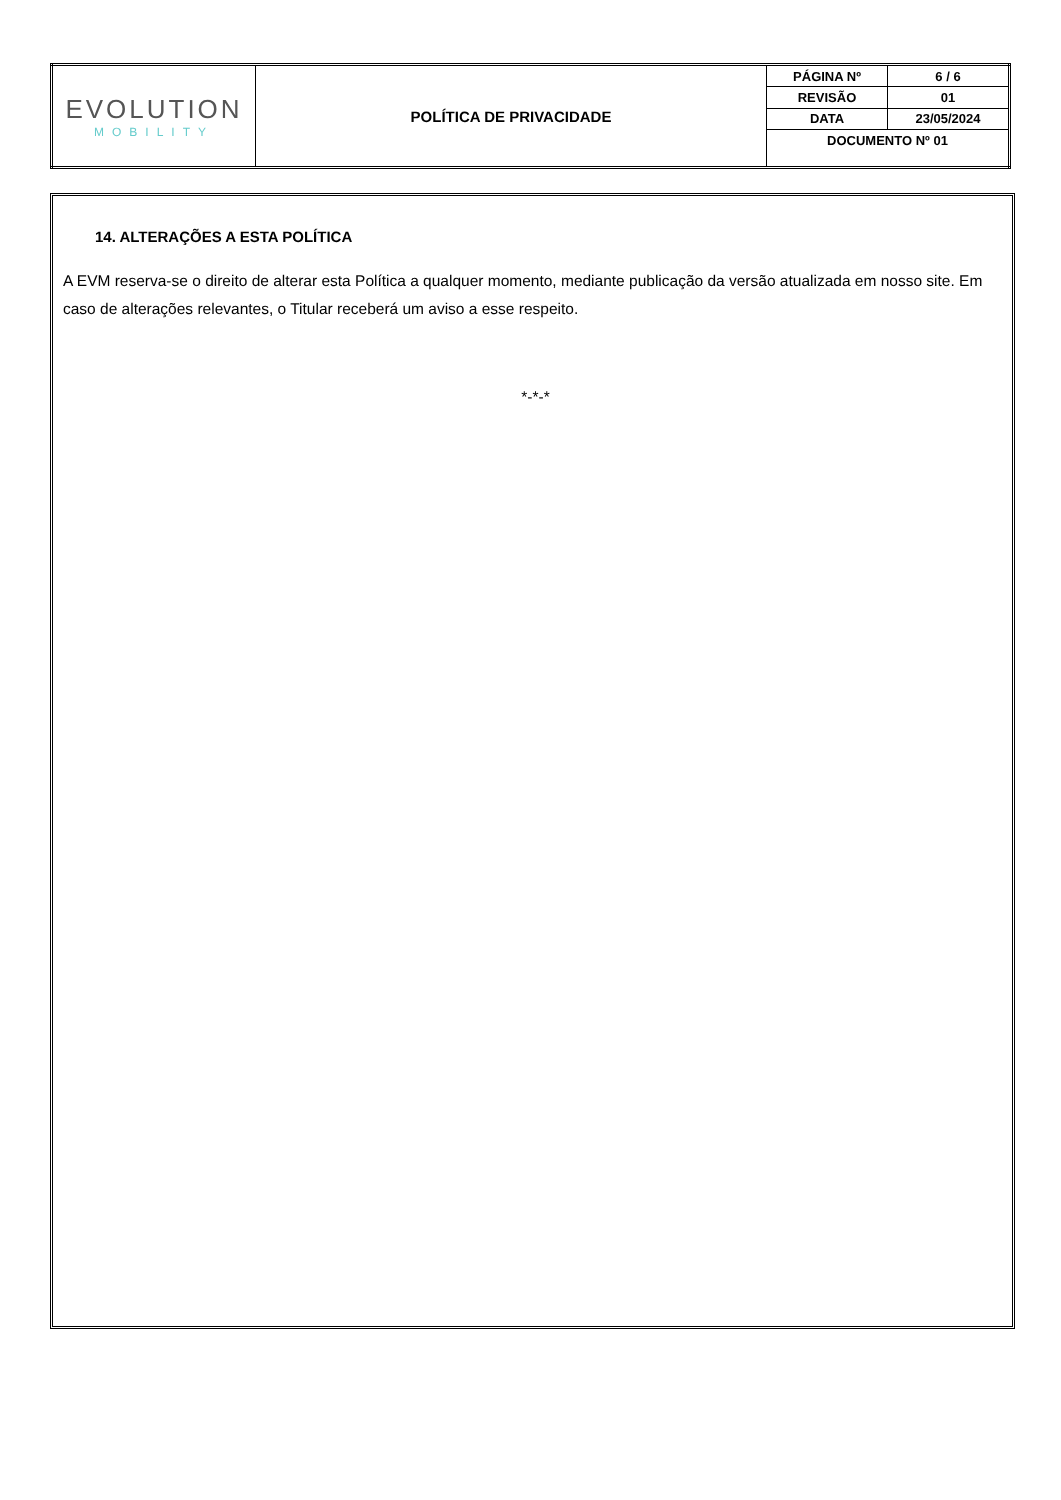| EVOLUTION MOBILITY | POLÍTICA DE PRIVACIDADE | PÁGINA Nº | 6 / 6 |
| | | REVISÃO | 01 |
| | | DATA | 23/05/2024 |
| | | DOCUMENTO Nº 01 | |
14. ALTERAÇÕES A ESTA POLÍTICA
A EVM reserva-se o direito de alterar esta Política a qualquer momento, mediante publicação da versão atualizada em nosso site. Em caso de alterações relevantes, o Titular receberá um aviso a esse respeito.
*-*-*